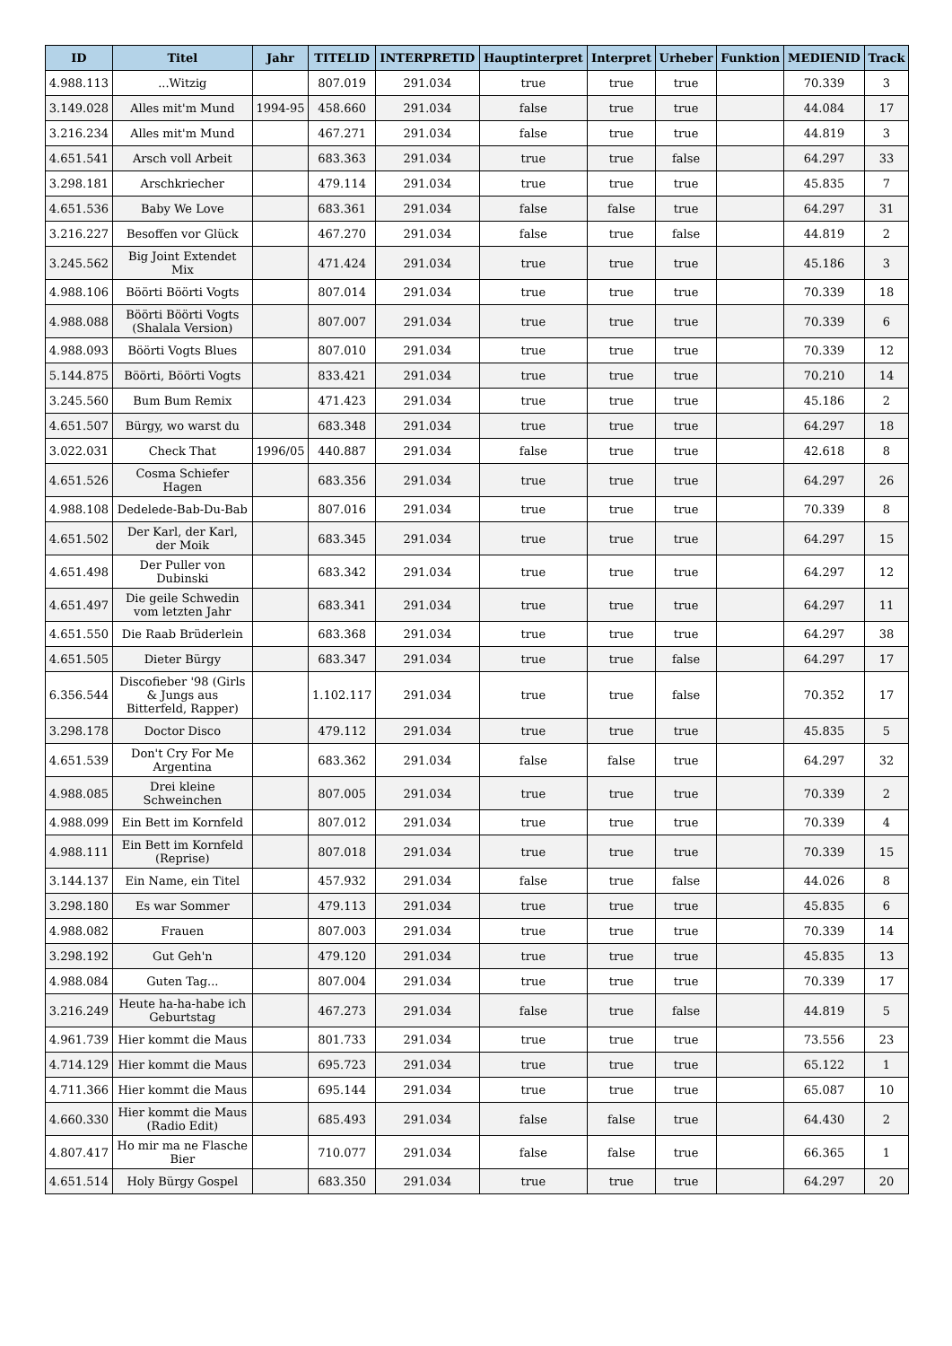| ID | Titel | Jahr | TITELID | INTERPRETID | Hauptinterpret | Interpret | Urheber | Funktion | MEDIENID | Track |
| --- | --- | --- | --- | --- | --- | --- | --- | --- | --- | --- |
| 4.988.113 | ...Witzig | | 807.019 | 291.034 | true | true | true | | 70.339 | 3 |
| 3.149.028 | Alles mit'm Mund | 1994-95 | 458.660 | 291.034 | false | true | true | | 44.084 | 17 |
| 3.216.234 | Alles mit'm Mund | | 467.271 | 291.034 | false | true | true | | 44.819 | 3 |
| 4.651.541 | Arsch voll Arbeit | | 683.363 | 291.034 | true | true | false | | 64.297 | 33 |
| 3.298.181 | Arschkriecher | | 479.114 | 291.034 | true | true | true | | 45.835 | 7 |
| 4.651.536 | Baby We Love | | 683.361 | 291.034 | false | false | true | | 64.297 | 31 |
| 3.216.227 | Besoffen vor Glück | | 467.270 | 291.034 | false | true | false | | 44.819 | 2 |
| 3.245.562 | Big Joint Extendet Mix | | 471.424 | 291.034 | true | true | true | | 45.186 | 3 |
| 4.988.106 | Böörti Böörti Vogts | | 807.014 | 291.034 | true | true | true | | 70.339 | 18 |
| 4.988.088 | Böörti Böörti Vogts (Shalala Version) | | 807.007 | 291.034 | true | true | true | | 70.339 | 6 |
| 4.988.093 | Böörti Vogts Blues | | 807.010 | 291.034 | true | true | true | | 70.339 | 12 |
| 5.144.875 | Böörti, Böörti Vogts | | 833.421 | 291.034 | true | true | true | | 70.210 | 14 |
| 3.245.560 | Bum Bum Remix | | 471.423 | 291.034 | true | true | true | | 45.186 | 2 |
| 4.651.507 | Bürgy, wo warst du | | 683.348 | 291.034 | true | true | true | | 64.297 | 18 |
| 3.022.031 | Check That | 1996/05 | 440.887 | 291.034 | false | true | true | | 42.618 | 8 |
| 4.651.526 | Cosma Schiefer Hagen | | 683.356 | 291.034 | true | true | true | | 64.297 | 26 |
| 4.988.108 | Dedelede-Bab-Du-Bab | | 807.016 | 291.034 | true | true | true | | 70.339 | 8 |
| 4.651.502 | Der Karl, der Karl, der Moik | | 683.345 | 291.034 | true | true | true | | 64.297 | 15 |
| 4.651.498 | Der Puller von Dubinski | | 683.342 | 291.034 | true | true | true | | 64.297 | 12 |
| 4.651.497 | Die geile Schwedin vom letzten Jahr | | 683.341 | 291.034 | true | true | true | | 64.297 | 11 |
| 4.651.550 | Die Raab Brüderlein | | 683.368 | 291.034 | true | true | true | | 64.297 | 38 |
| 4.651.505 | Dieter Bürgy | | 683.347 | 291.034 | true | true | false | | 64.297 | 17 |
| 6.356.544 | Discofieber '98 (Girls & Jungs aus Bitterfeld, Rapper) | | 1.102.117 | 291.034 | true | true | false | | 70.352 | 17 |
| 3.298.178 | Doctor Disco | | 479.112 | 291.034 | true | true | true | | 45.835 | 5 |
| 4.651.539 | Don't Cry For Me Argentina | | 683.362 | 291.034 | false | false | true | | 64.297 | 32 |
| 4.988.085 | Drei kleine Schweinchen | | 807.005 | 291.034 | true | true | true | | 70.339 | 2 |
| 4.988.099 | Ein Bett im Kornfeld | | 807.012 | 291.034 | true | true | true | | 70.339 | 4 |
| 4.988.111 | Ein Bett im Kornfeld (Reprise) | | 807.018 | 291.034 | true | true | true | | 70.339 | 15 |
| 3.144.137 | Ein Name, ein Titel | | 457.932 | 291.034 | false | true | false | | 44.026 | 8 |
| 3.298.180 | Es war Sommer | | 479.113 | 291.034 | true | true | true | | 45.835 | 6 |
| 4.988.082 | Frauen | | 807.003 | 291.034 | true | true | true | | 70.339 | 14 |
| 3.298.192 | Gut Geh'n | | 479.120 | 291.034 | true | true | true | | 45.835 | 13 |
| 4.988.084 | Guten Tag... | | 807.004 | 291.034 | true | true | true | | 70.339 | 17 |
| 3.216.249 | Heute ha-ha-habe ich Geburtstag | | 467.273 | 291.034 | false | true | false | | 44.819 | 5 |
| 4.961.739 | Hier kommt die Maus | | 801.733 | 291.034 | true | true | true | | 73.556 | 23 |
| 4.714.129 | Hier kommt die Maus | | 695.723 | 291.034 | true | true | true | | 65.122 | 1 |
| 4.711.366 | Hier kommt die Maus | | 695.144 | 291.034 | true | true | true | | 65.087 | 10 |
| 4.660.330 | Hier kommt die Maus (Radio Edit) | | 685.493 | 291.034 | false | false | true | | 64.430 | 2 |
| 4.807.417 | Ho mir ma ne Flasche Bier | | 710.077 | 291.034 | false | false | true | | 66.365 | 1 |
| 4.651.514 | Holy Bürgy Gospel | | 683.350 | 291.034 | true | true | true | | 64.297 | 20 |